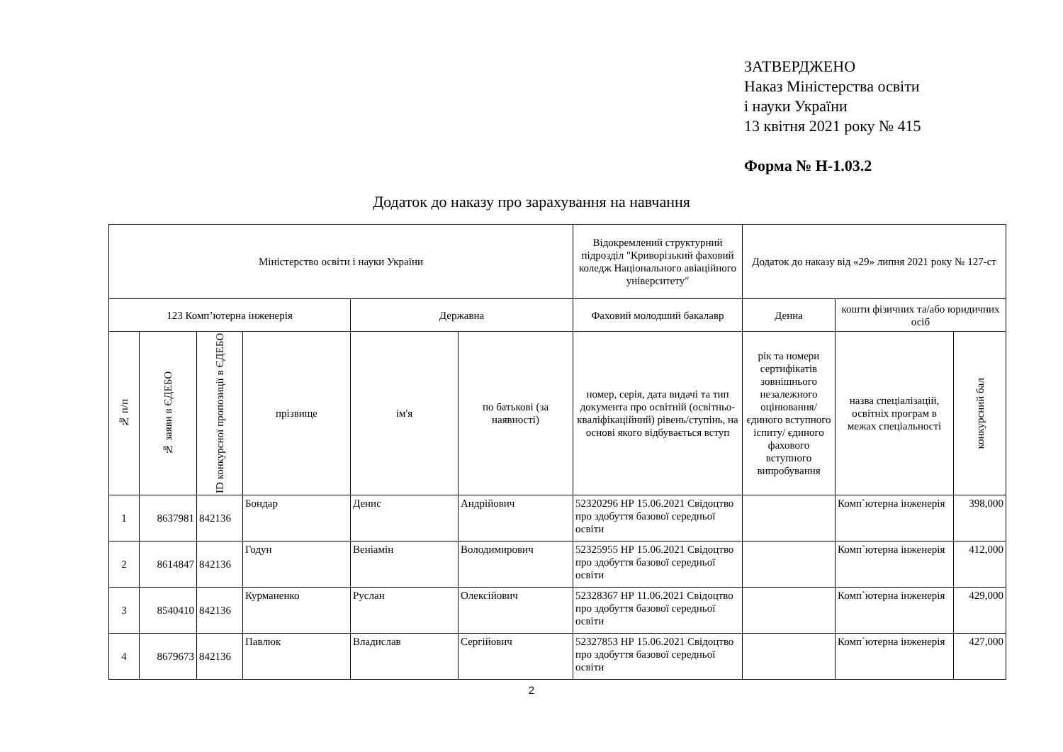ЗАТВЕРДЖЕНО
Наказ Міністерства освіти
і науки України
13 квітня 2021 року № 415
Форма № Н-1.03.2
Додаток до наказу про зарахування на навчання
| Міністерство освіти і науки України | | | | | | Відокремлений структурний підрозділ "Криворізький фаховий коледж Національного авіаційного університету" | Додаток до наказу від «29» липня 2021 року № 127-ст | | |
| 123 Комп’ютерна інженерія | | | | Державна | | Фаховий молодший бакалавр | Денна | кошти фізичних та/або юридичних осіб | |
| № п/п | № заяви в ЄДЕБО | ID конкурсної пропозиції в ЄДЕБО | прізвище | ім'я | по батькові (за наявності) | номер, серія, дата видачі та тип документа про освітній (освітньо-кваліфікаційний) рівень/ступінь, на основі якого відбувається вступ | рік та номери сертифікатів зовнішнього незалежного оцінювання/ єдиного вступного іспиту/ єдиного фахового вступного випробування | назва спеціалізацій, освітніх програм в межах спеціальності | конкурсний бал |
| 1 | 8637981 | 842136 | Бондар | Денис | Андрійович | 52320296 НР 15.06.2021 Свідоцтво про здобуття базової середньої освіти | | Комп`ютерна інженерія | 398,000 |
| 2 | 8614847 | 842136 | Годун | Веніамін | Володимирович | 52325955 НР 15.06.2021 Свідоцтво про здобуття базової середньої освіти | | Комп`ютерна інженерія | 412,000 |
| 3 | 8540410 | 842136 | Курманенко | Руслан | Олексійович | 52328367 НР 11.06.2021 Свідоцтво про здобуття базової середньої освіти | | Комп`ютерна інженерія | 429,000 |
| 4 | 8679673 | 842136 | Павлюк | Владислав | Сергійович | 52327853 НР 15.06.2021 Свідоцтво про здобуття базової середньої освіти | | Комп`ютерна інженерія | 427,000 |
2